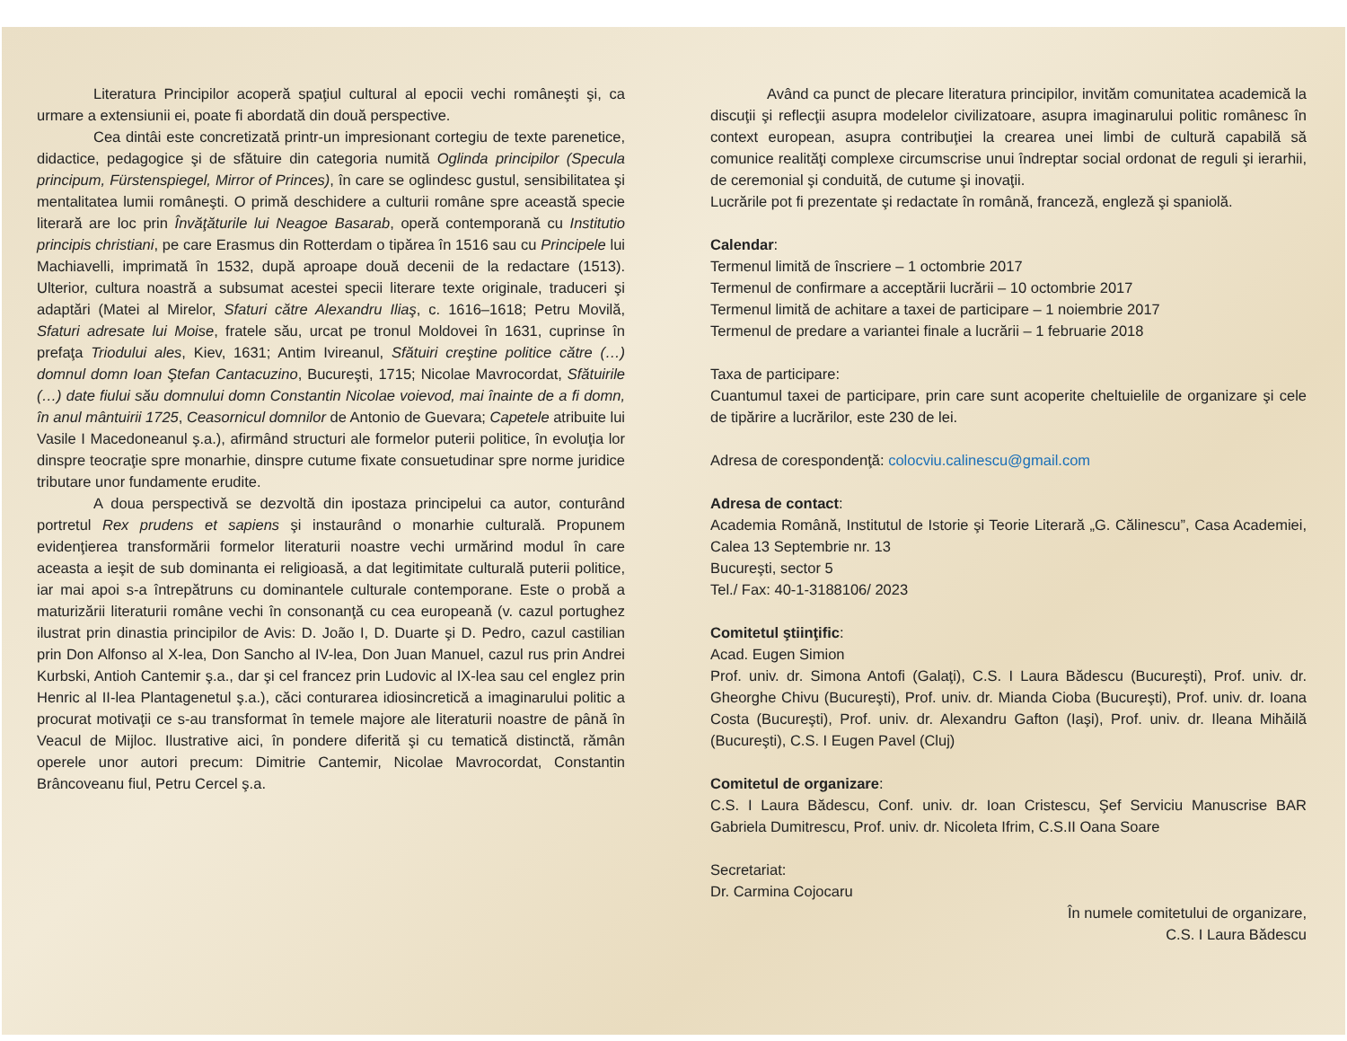Literatura Principilor acoperă spaţiul cultural al epocii vechi româneşti şi, ca urmare a extensiunii ei, poate fi abordată din două perspective.
Cea dintâi este concretizată printr-un impresionant cortegiu de texte parenetice, didactice, pedagogice şi de sfătuire din categoria numită Oglinda principilor (Specula principum, Fürstenspiegel, Mirror of Princes), în care se oglindesc gustul, sensibilitatea şi mentalitatea lumii româneşti. O primă deschidere a culturii române spre această specie literară are loc prin Învăţăturile lui Neagoe Basarab, operă contemporană cu Institutio principis christiani, pe care Erasmus din Rotterdam o tipărea în 1516 sau cu Principele lui Machiavelli, imprimată în 1532, după aproape două decenii de la redactare (1513). Ulterior, cultura noastră a subsumat acestei specii literare texte originale, traduceri şi adaptări (Matei al Mirelor, Sfaturi către Alexandru Iliaş, c. 1616–1618; Petru Movilă, Sfaturi adresate lui Moise, fratele său, urcat pe tronul Moldovei în 1631, cuprinse în prefaţa Triodului ales, Kiev, 1631; Antim Ivireanul, Sfătuiri creştine politice către (…) domnul domn Ioan Ştefan Cantacuzino, Bucureşti, 1715; Nicolae Mavrocordat, Sfătuirile (…) date fiului său domnului domn Constantin Nicolae voievod, mai înainte de a fi domn, în anul mântuirii 1725, Ceasornicul domnilor de Antonio de Guevara; Capetele atribuite lui Vasile I Macedoneanul ş.a.), afirmând structuri ale formelor puterii politice, în evoluţia lor dinspre teocraţie spre monarhie, dinspre cutume fixate consuetudinar spre norme juridice tributare unor fundamente erudite.
A doua perspectivă se dezvoltă din ipostaza principelui ca autor, conturând portretul Rex prudens et sapiens şi instaurând o monarhie culturală. Propunem evidenţierea transformării formelor literaturii noastre vechi urmărind modul în care aceasta a ieşit de sub dominanta ei religioasă, a dat legitimitate culturală puterii politice, iar mai apoi s-a întrepătruns cu dominantele culturale contemporane. Este o probă a maturizării literaturii române vechi în consonanţă cu cea europeană (v. cazul portughez ilustrat prin dinastia principilor de Avis: D. João I, D. Duarte şi D. Pedro, cazul castilian prin Don Alfonso al X-lea, Don Sancho al IV-lea, Don Juan Manuel, cazul rus prin Andrei Kurbski, Antioh Cantemir ş.a., dar şi cel francez prin Ludovic al IX-lea sau cel englez prin Henric al II-lea Plantagenetul ş.a.), căci conturarea idiosincretică a imaginarului politic a procurat motivaţii ce s-au transformat în temele majore ale literaturii noastre de până în Veacul de Mijloc. Ilustrative aici, în pondere diferită şi cu tematică distinctă, rămân operele unor autori precum: Dimitrie Cantemir, Nicolae Mavrocordat, Constantin Brâncoveanu fiul, Petru Cercel ş.a.
Având ca punct de plecare literatura principilor, invităm comunitatea academică la discuţii şi reflecţii asupra modelelor civilizatoare, asupra imaginarului politic românesc în context european, asupra contribuţiei la crearea unei limbi de cultură capabilă să comunice realităţi complexe circumscrise unui îndreptar social ordonat de reguli şi ierarhii, de ceremonial şi conduită, de cutume şi inovaţii.
Lucrările pot fi prezentate şi redactate în română, franceză, engleză şi spaniolă.
Calendar:
Termenul limită de înscriere – 1 octombrie 2017
Termenul de confirmare a acceptării lucrării – 10 octombrie 2017
Termenul limită de achitare a taxei de participare – 1 noiembrie 2017
Termenul de predare a variantei finale a lucrării – 1 februarie 2018
Taxa de participare:
Cuantumul taxei de participare, prin care sunt acoperite cheltuielile de organizare şi cele de tipărire a lucrărilor, este 230 de lei.
Adresa de corespondenţă: colocviu.calinescu@gmail.com
Adresa de contact:
Academia Română, Institutul de Istorie şi Teorie Literară „G. Călinescu”, Casa Academiei, Calea 13 Septembrie nr. 13
Bucureşti, sector 5
Tel./ Fax: 40-1-3188106/ 2023
Comitetul ştiinţific:
Acad. Eugen Simion
Prof. univ. dr. Simona Antofi (Galaţi), C.S. I Laura Bădescu (Bucureşti), Prof. univ. dr. Gheorghe Chivu (Bucureşti), Prof. univ. dr. Mianda Cioba (Bucureşti), Prof. univ. dr. Ioana Costa (Bucureşti), Prof. univ. dr. Alexandru Gafton (Iaşi), Prof. univ. dr. Ileana Mihăilă (Bucureşti), C.S. I Eugen Pavel (Cluj)
Comitetul de organizare:
C.S. I Laura Bădescu, Conf. univ. dr. Ioan Cristescu, Şef Serviciu Manuscrise BAR Gabriela Dumitrescu, Prof. univ. dr. Nicoleta Ifrim, C.S.II Oana Soare
Secretariat:
Dr. Carmina Cojocaru
În numele comitetului de organizare,
C.S. I Laura Bădescu